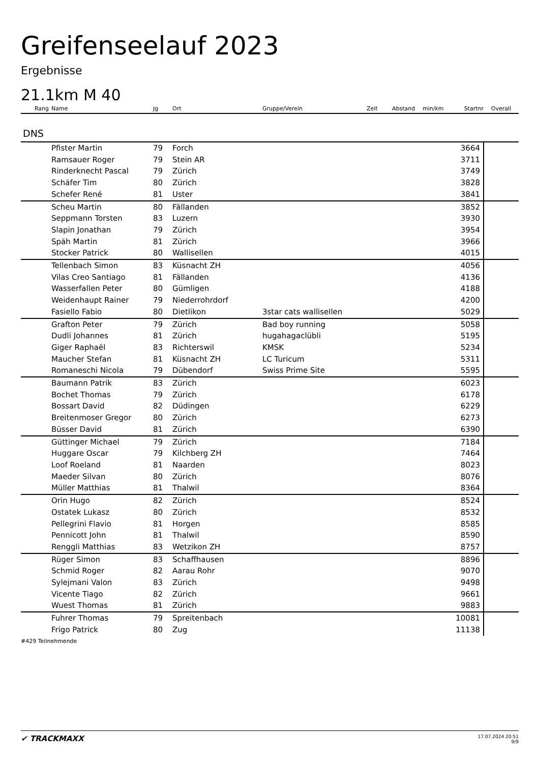Greifenseelauf 2023
Ergebnisse
21.1km M 40
| Rang | Name | Jg | Ort | Gruppe/Verein | Zeit | Abstand | min/km | Startnr | Overall |
| --- | --- | --- | --- | --- | --- | --- | --- | --- | --- |
| DNS | | | | | | | | | |
| | Pfister Martin | 79 | Forch | | | | | 3664 | |
| | Ramsauer Roger | 79 | Stein AR | | | | | 3711 | |
| | Rinderknecht Pascal | 79 | Zürich | | | | | 3749 | |
| | Schäfer Tim | 80 | Zürich | | | | | 3828 | |
| | Schefer René | 81 | Uster | | | | | 3841 | |
| | Scheu Martin | 80 | Fällanden | | | | | 3852 | |
| | Seppmann Torsten | 83 | Luzern | | | | | 3930 | |
| | Slapin Jonathan | 79 | Zürich | | | | | 3954 | |
| | Späh Martin | 81 | Zürich | | | | | 3966 | |
| | Stocker Patrick | 80 | Wallisellen | | | | | 4015 | |
| | Tellenbach Simon | 83 | Küsnacht ZH | | | | | 4056 | |
| | Vilas Creo Santiago | 81 | Fällanden | | | | | 4136 | |
| | Wasserfallen Peter | 80 | Gümligen | | | | | 4188 | |
| | Weidenhaupt Rainer | 79 | Niederrohrdorf | | | | | 4200 | |
| | Fasiello Fabio | 80 | Dietlikon | 3star cats wallisellen | | | | 5029 | |
| | Grafton Peter | 79 | Zürich | Bad boy running | | | | 5058 | |
| | Dudli Johannes | 81 | Zürich | hugahagaclübli | | | | 5195 | |
| | Giger Raphaël | 83 | Richterswil | KMSK | | | | 5234 | |
| | Maucher Stefan | 81 | Küsnacht ZH | LC Turicum | | | | 5311 | |
| | Romaneschi Nicola | 79 | Dübendorf | Swiss Prime Site | | | | 5595 | |
| | Baumann Patrik | 83 | Zürich | | | | | 6023 | |
| | Bochet Thomas | 79 | Zürich | | | | | 6178 | |
| | Bossart David | 82 | Düdingen | | | | | 6229 | |
| | Breitenmoser Gregor | 80 | Zürich | | | | | 6273 | |
| | Büsser David | 81 | Zürich | | | | | 6390 | |
| | Güttinger Michael | 79 | Zürich | | | | | 7184 | |
| | Huggare Oscar | 79 | Kilchberg ZH | | | | | 7464 | |
| | Loof Roeland | 81 | Naarden | | | | | 8023 | |
| | Maeder Silvan | 80 | Zürich | | | | | 8076 | |
| | Müller Matthias | 81 | Thalwil | | | | | 8364 | |
| | Orin Hugo | 82 | Zürich | | | | | 8524 | |
| | Ostatek Lukasz | 80 | Zürich | | | | | 8532 | |
| | Pellegrini Flavio | 81 | Horgen | | | | | 8585 | |
| | Pennicott John | 81 | Thalwil | | | | | 8590 | |
| | Renggli Matthias | 83 | Wetzikon ZH | | | | | 8757 | |
| | Rüger Simon | 83 | Schaffhausen | | | | | 8896 | |
| | Schmid Roger | 82 | Aarau Rohr | | | | | 9070 | |
| | Sylejmani Valon | 83 | Zürich | | | | | 9498 | |
| | Vicente Tiago | 82 | Zürich | | | | | 9661 | |
| | Wuest Thomas | 81 | Zürich | | | | | 9883 | |
| | Fuhrer Thomas | 79 | Spreitenbach | | | | | 10081 | |
| | Frigo Patrick | 80 | Zug | | | | | 11138 | |
#429 Teilnehmende
✔ TRACKMAXX
17.07.2024 20:51
9/9